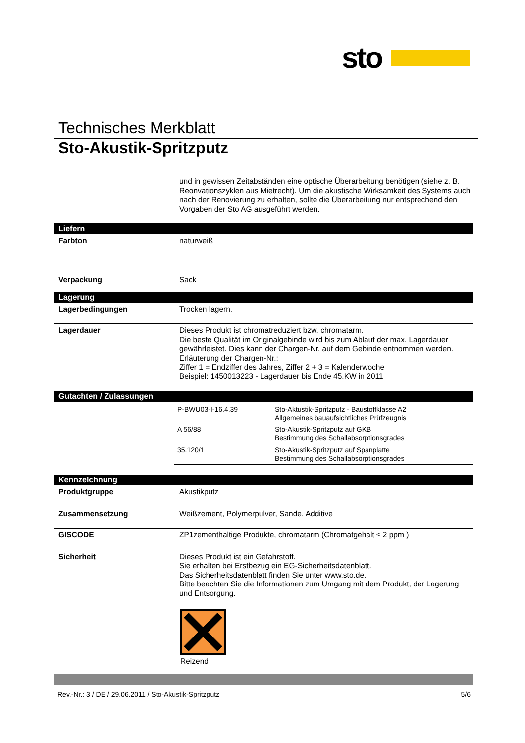sto
Technisches Merkblatt
Sto-Akustik-Spritzputz
und in gewissen Zeitabständen eine optische Überarbeitung benötigen (siehe z. B. Reonvationszyklen aus Mietrecht). Um die akustische Wirksamkeit des Systems auch nach der Renovierung zu erhalten, sollte die Überarbeitung nur entsprechend den Vorgaben der Sto AG ausgeführt werden.
Liefern
Farbton naturweiß
Verpackung Sack
Lagerung
Lagerbedingungen Trocken lagern.
Lagerdauer Dieses Produkt ist chromatreduziert bzw. chromatarm.
Die beste Qualität im Originalgebinde wird bis zum Ablauf der max. Lagerdauer gewährleistet. Dies kann der Chargen-Nr. auf dem Gebinde entnommen werden.
Erläuterung der Chargen-Nr.:
Ziffer 1 = Endziffer des Jahres, Ziffer 2 + 3 = Kalenderwoche
Beispiel: 1450013223 - Lagerdauer bis Ende 45.KW in 2011
Gutachten / Zulassungen
| P-BWU03-I-16.4.39 | Sto-Aktustik-Spritzputz - Baustoffklasse A2 Allgemeines bauaufsichtliches Prüfzeugnis |
| A 56/88 | Sto-Akustik-Spritzputz auf GKB Bestimmung des Schallabsorptionsgrades |
| 35.120/1 | Sto-Akustik-Spritzputz auf Spanplatte Bestimmung des Schallabsorptionsgrades |
Kennzeichnung
Produktgruppe Akustikputz
Zusammensetzung Weißzement, Polymerpulver, Sande, Additive
GISCODE ZP1zementhaltige Produkte, chromatarm (Chromatgehalt ≤ 2 ppm )
Sicherheit Dieses Produkt ist ein Gefahrstoff.
Sie erhalten bei Erstbezug ein EG-Sicherheitsdatenblatt.
Das Sicherheitsdatenblatt finden Sie unter www.sto.de.
Bitte beachten Sie die Informationen zum Umgang mit dem Produkt, der Lagerung und Entsorgung.
Reizend
Rev.-Nr.: 3 / DE / 29.06.2011 / Sto-Akustik-Spritzputz 5/6